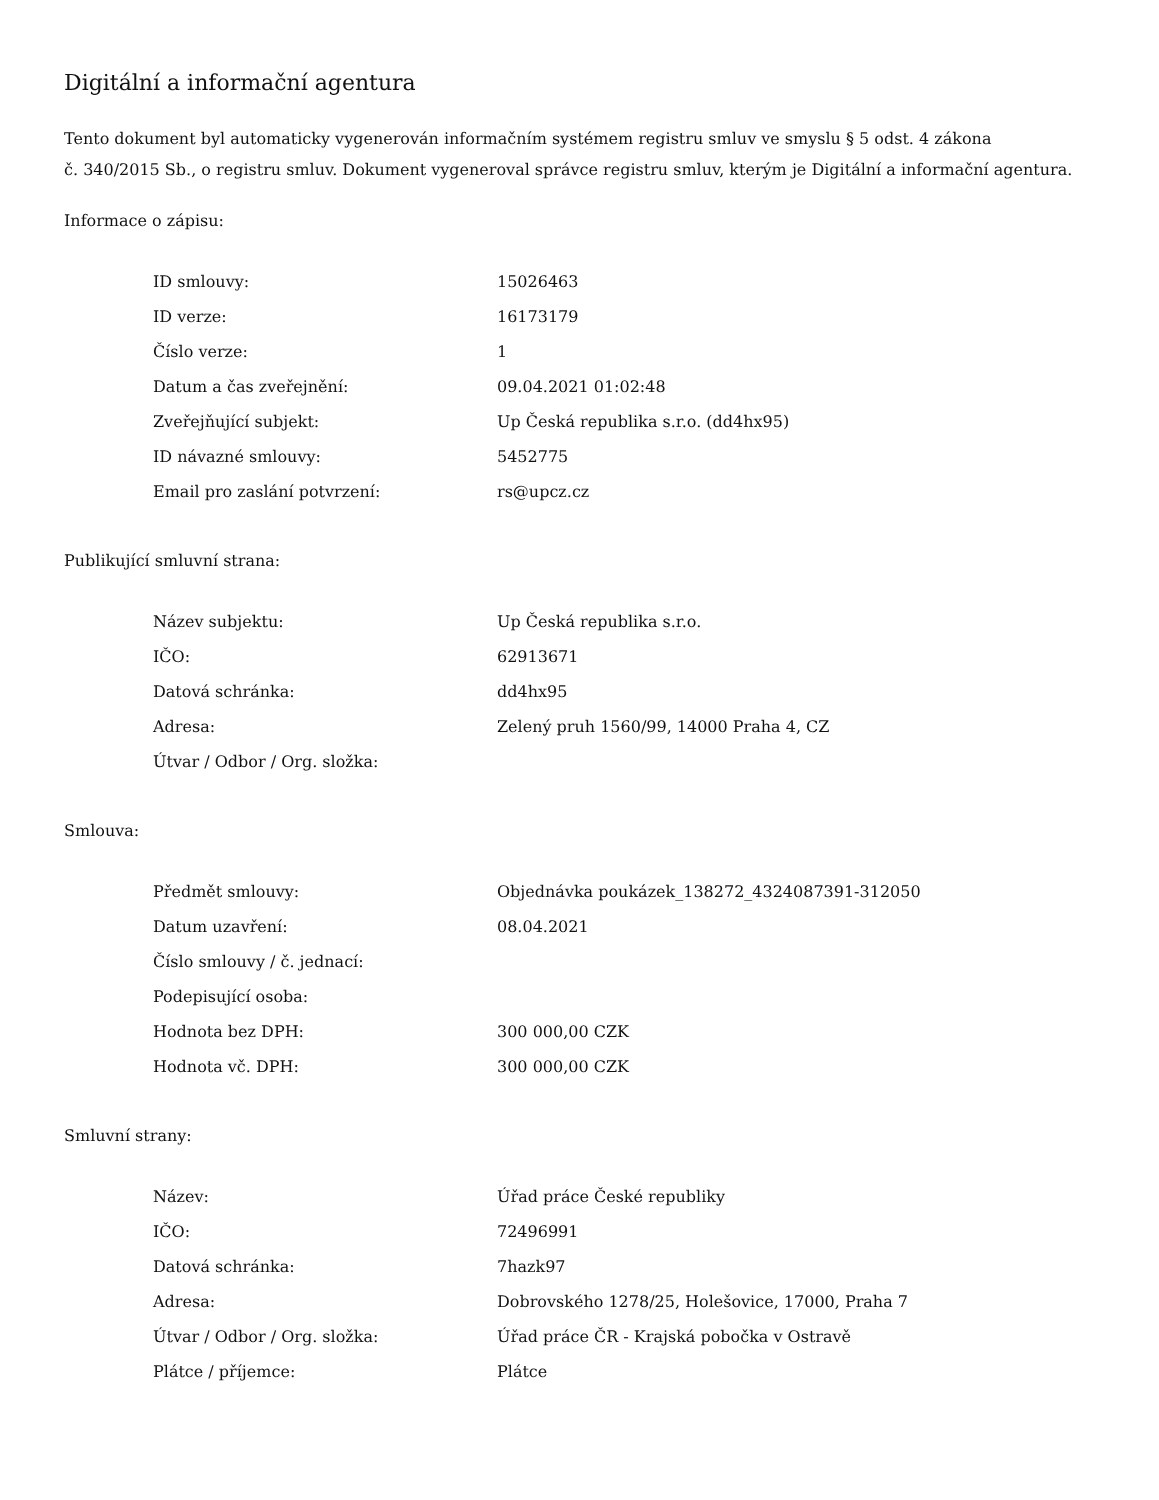Digitální a informační agentura
Tento dokument byl automaticky vygenerován informačním systémem registru smluv ve smyslu § 5 odst. 4 zákona
č. 340/2015 Sb., o registru smluv. Dokument vygeneroval správce registru smluv, kterým je Digitální a informační agentura.
Informace o zápisu:
| ID smlouvy: | 15026463 |
| ID verze: | 16173179 |
| Číslo verze: | 1 |
| Datum a čas zveřejnění: | 09.04.2021 01:02:48 |
| Zveřejňující subjekt: | Up Česká republika s.r.o. (dd4hx95) |
| ID návazné smlouvy: | 5452775 |
| Email pro zaslání potvrzení: | rs@upcz.cz |
Publikující smluvní strana:
| Název subjektu: | Up Česká republika s.r.o. |
| IČO: | 62913671 |
| Datová schránka: | dd4hx95 |
| Adresa: | Zelený pruh 1560/99, 14000 Praha 4, CZ |
| Útvar / Odbor / Org. složka: | |
Smlouva:
| Předmět smlouvy: | Objednávka poukázek_138272_4324087391-312050 |
| Datum uzavření: | 08.04.2021 |
| Číslo smlouvy / č. jednací: | |
| Podepisující osoba: | |
| Hodnota bez DPH: | 300 000,00 CZK |
| Hodnota vč. DPH: | 300 000,00 CZK |
Smluvní strany:
| Název: | Úřad práce České republiky |
| IČO: | 72496991 |
| Datová schránka: | 7hazk97 |
| Adresa: | Dobrovského 1278/25, Holešovice, 17000, Praha 7 |
| Útvar / Odbor / Org. složka: | Úřad práce ČR - Krajská pobočka v Ostravě |
| Plátce / příjemce: | Plátce |